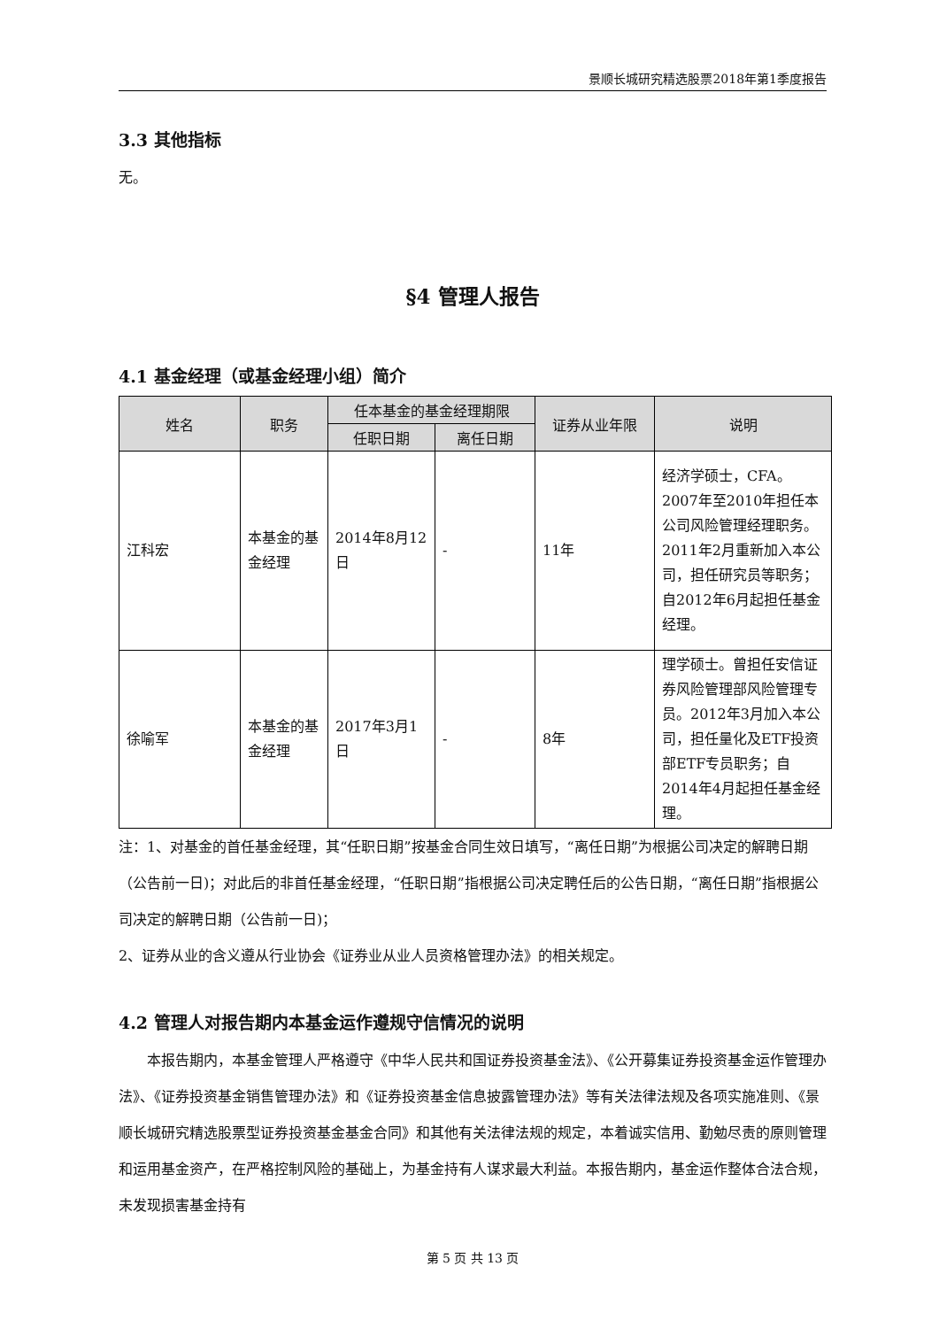景顺长城研究精选股票2018年第1季度报告
3.3 其他指标
无。
§4 管理人报告
4.1 基金经理（或基金经理小组）简介
| 姓名 | 职务 | 任本基金的基金经理期限 | | 证券从业年限 | 说明 |
| --- | --- | --- | --- | --- | --- |
| | | 任职日期 | 离任日期 | | |
| 江科宏 | 本基金的基金经理 | 2014年8月12日 | - | 11年 | 经济学硕士，CFA。2007年至2010年担任本公司风险管理经理职务。2011年2月重新加入本公司，担任研究员等职务；自2012年6月起担任基金经理。 |
| 徐喻军 | 本基金的基金经理 | 2017年3月1日 | - | 8年 | 理学硕士。曾担任安信证券风险管理部风险管理专员。2012年3月加入本公司，担任量化及ETF投资部ETF专员职务；自2014年4月起担任基金经理。 |
注：1、对基金的首任基金经理，其“任职日期”按基金合同生效日填写，“离任日期”为根据公司决定的解聘日期（公告前一日)；对此后的非首任基金经理，“任职日期”指根据公司决定聘任后的公告日期，“离任日期”指根据公司决定的解聘日期（公告前一日)；
2、证券从业的含义遵从行业协会《证券业从业人员资格管理办法》的相关规定。
4.2 管理人对报告期内本基金运作遵规守信情况的说明
本报告期内，本基金管理人严格遵守《中华人民共和国证券投资基金法》、《公开募集证券投资基金运作管理办法》、《证券投资基金销售管理办法》和《证券投资基金信息披露管理办法》等有关法律法规及各项实施准则、《景顺长城研究精选股票型证券投资基金基金合同》和其他有关法律法规的规定，本着诚实信用、勤勉尽责的原则管理和运用基金资产，在严格控制风险的基础上，为基金持有人谋求最大利益。本报告期内，基金运作整体合法合规，未发现损害基金持有
第 5 页 共 13 页